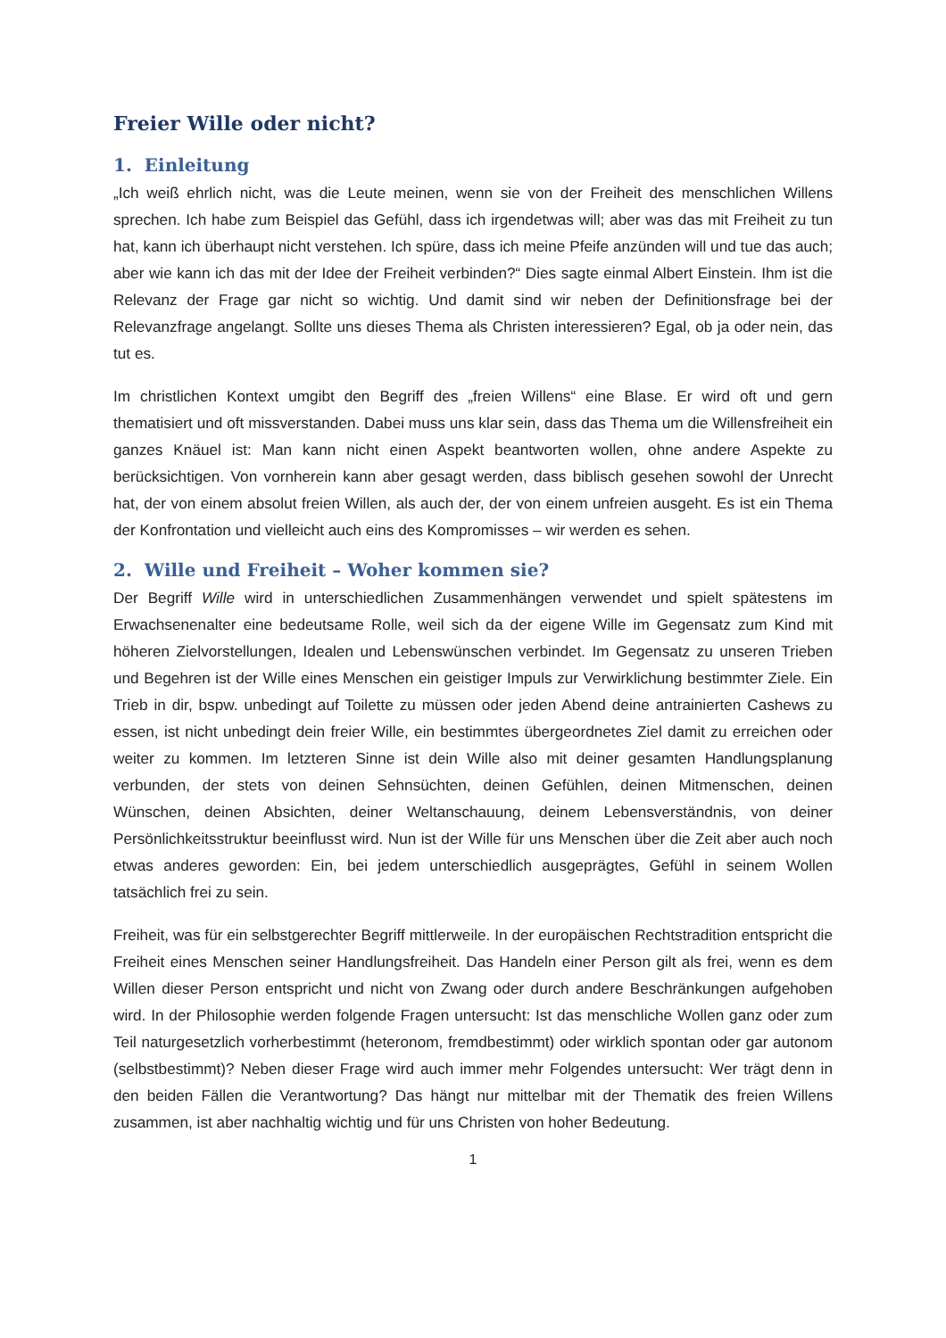Freier Wille oder nicht?
1. Einleitung
„Ich weiß ehrlich nicht, was die Leute meinen, wenn sie von der Freiheit des menschlichen Willens sprechen. Ich habe zum Beispiel das Gefühl, dass ich irgendetwas will; aber was das mit Freiheit zu tun hat, kann ich überhaupt nicht verstehen. Ich spüre, dass ich meine Pfeife anzünden will und tue das auch; aber wie kann ich das mit der Idee der Freiheit verbinden?“ Dies sagte einmal Albert Einstein. Ihm ist die Relevanz der Frage gar nicht so wichtig. Und damit sind wir neben der Definitionsfrage bei der Relevanzfrage angelangt. Sollte uns dieses Thema als Christen interessieren? Egal, ob ja oder nein, das tut es.
Im christlichen Kontext umgibt den Begriff des „freien Willens“ eine Blase. Er wird oft und gern thematisiert und oft missverstanden. Dabei muss uns klar sein, dass das Thema um die Willensfreiheit ein ganzes Knäuel ist: Man kann nicht einen Aspekt beantworten wollen, ohne andere Aspekte zu berücksichtigen. Von vornherein kann aber gesagt werden, dass biblisch gesehen sowohl der Unrecht hat, der von einem absolut freien Willen, als auch der, der von einem unfreien ausgeht. Es ist ein Thema der Konfrontation und vielleicht auch eins des Kompromisses – wir werden es sehen.
2. Wille und Freiheit – Woher kommen sie?
Der Begriff Wille wird in unterschiedlichen Zusammenhängen verwendet und spielt spätestens im Erwachsenenalter eine bedeutsame Rolle, weil sich da der eigene Wille im Gegensatz zum Kind mit höheren Zielvorstellungen, Idealen und Lebenswünschen verbindet. Im Gegensatz zu unseren Trieben und Begehren ist der Wille eines Menschen ein geistiger Impuls zur Verwirklichung bestimmter Ziele. Ein Trieb in dir, bspw. unbedingt auf Toilette zu müssen oder jeden Abend deine antrainierten Cashews zu essen, ist nicht unbedingt dein freier Wille, ein bestimmtes übergeordnetes Ziel damit zu erreichen oder weiter zu kommen. Im letzteren Sinne ist dein Wille also mit deiner gesamten Handlungsplanung verbunden, der stets von deinen Sehnsüchten, deinen Gefühlen, deinen Mitmenschen, deinen Wünschen, deinen Absichten, deiner Weltanschauung, deinem Lebensverständnis, von deiner Persönlichkeitsstruktur beeinflusst wird. Nun ist der Wille für uns Menschen über die Zeit aber auch noch etwas anderes geworden: Ein, bei jedem unterschiedlich ausgeprägtes, Gefühl in seinem Wollen tatsächlich frei zu sein.
Freiheit, was für ein selbstgerechter Begriff mittlerweile. In der europäischen Rechtstradition entspricht die Freiheit eines Menschen seiner Handlungsfreiheit. Das Handeln einer Person gilt als frei, wenn es dem Willen dieser Person entspricht und nicht von Zwang oder durch andere Beschränkungen aufgehoben wird. In der Philosophie werden folgende Fragen untersucht: Ist das menschliche Wollen ganz oder zum Teil naturgesetzlich vorherbestimmt (heteronom, fremdbestimmt) oder wirklich spontan oder gar autonom (selbstbestimmt)? Neben dieser Frage wird auch immer mehr Folgendes untersucht: Wer trägt denn in den beiden Fällen die Verantwortung? Das hängt nur mittelbar mit der Thematik des freien Willens zusammen, ist aber nachhaltig wichtig und für uns Christen von hoher Bedeutung.
1